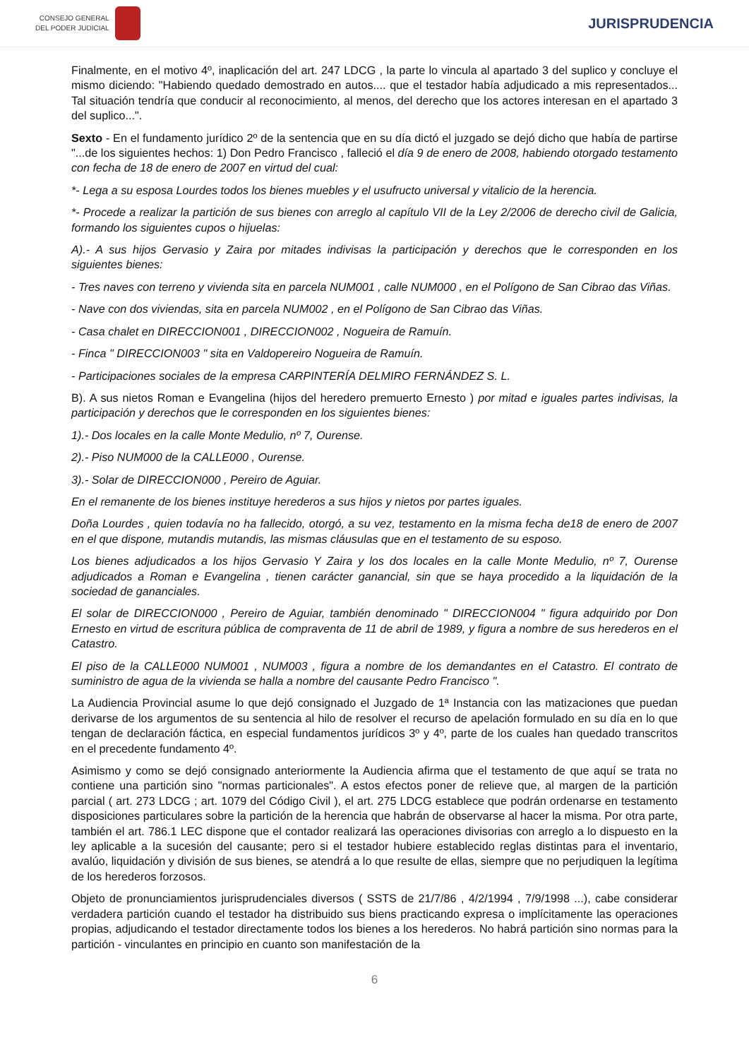CONSEJO GENERAL
DEL PODER JUDICIAL
JURISPRUDENCIA
Finalmente, en el motivo 4º, inaplicación del art. 247 LDCG , la parte lo vincula al apartado 3 del suplico y concluye el mismo diciendo: "Habiendo quedado demostrado en autos.... que el testador había adjudicado a mis representados... Tal situación tendría que conducir al reconocimiento, al menos, del derecho que los actores interesan en el apartado 3 del suplico...".
Sexto - En el fundamento jurídico 2º de la sentencia que en su día dictó el juzgado se dejó dicho que había de partirse "...de los siguientes hechos: 1) Don Pedro Francisco , falleció el día 9 de enero de 2008, habiendo otorgado testamento con fecha de 18 de enero de 2007 en virtud del cual:
*- Lega a su esposa Lourdes todos los bienes muebles y el usufructo universal y vitalicio de la herencia.
*- Procede a realizar la partición de sus bienes con arreglo al capítulo VII de la Ley 2/2006 de derecho civil de Galicia, formando los siguientes cupos o hijuelas:
A).- A sus hijos Gervasio y Zaira por mitades indivisas la participación y derechos que le corresponden en los siguientes bienes:
- Tres naves con terreno y vivienda sita en parcela NUM001 , calle NUM000 , en el Polígono de San Cibrao das Viñas.
- Nave con dos viviendas, sita en parcela NUM002 , en el Polígono de San Cibrao das Viñas.
- Casa chalet en DIRECCION001 , DIRECCION002 , Nogueira de Ramuín.
- Finca " DIRECCION003 " sita en Valdopereiro Nogueira de Ramuín.
- Participaciones sociales de la empresa CARPINTERÍA DELMIRO FERNÁNDEZ S. L.
B). A sus nietos Roman e Evangelina (hijos del heredero premuerto Ernesto ) por mitad e iguales partes indivisas, la participación y derechos que le corresponden en los siguientes bienes:
1).- Dos locales en la calle Monte Medulio, nº 7, Ourense.
2).- Piso NUM000 de la CALLE000 , Ourense.
3).- Solar de DIRECCION000 , Pereiro de Aguiar.
En el remanente de los bienes instituye herederos a sus hijos y nietos por partes iguales.
Doña Lourdes , quien todavía no ha fallecido, otorgó, a su vez, testamento en la misma fecha de18 de enero de 2007 en el que dispone, mutandis mutandis, las mismas cláusulas que en el testamento de su esposo.
Los bienes adjudicados a los hijos Gervasio Y Zaira y los dos locales en la calle Monte Medulio, nº 7, Ourense adjudicados a Roman e Evangelina , tienen carácter ganancial, sin que se haya procedido a la liquidación de la sociedad de gananciales.
El solar de DIRECCION000 , Pereiro de Aguiar, también denominado " DIRECCION004 " figura adquirido por Don Ernesto en virtud de escritura pública de compraventa de 11 de abril de 1989, y figura a nombre de sus herederos en el Catastro.
El piso de la CALLE000 NUM001 , NUM003 , figura a nombre de los demandantes en el Catastro. El contrato de suministro de agua de la vivienda se halla a nombre del causante Pedro Francisco ".
La Audiencia Provincial asume lo que dejó consignado el Juzgado de 1ª Instancia con las matizaciones que puedan derivarse de los argumentos de su sentencia al hilo de resolver el recurso de apelación formulado en su día en lo que tengan de declaración fáctica, en especial fundamentos jurídicos 3º y 4º, parte de los cuales han quedado transcritos en el precedente fundamento 4º.
Asimismo y como se dejó consignado anteriormente la Audiencia afirma que el testamento de que aquí se trata no contiene una partición sino "normas particionales". A estos efectos poner de relieve que, al margen de la partición parcial ( art. 273 LDCG ; art. 1079 del Código Civil ), el art. 275 LDCG establece que podrán ordenarse en testamento disposiciones particulares sobre la partición de la herencia que habrán de observarse al hacer la misma. Por otra parte, también el art. 786.1 LEC dispone que el contador realizará las operaciones divisorias con arreglo a lo dispuesto en la ley aplicable a la sucesión del causante; pero si el testador hubiere establecido reglas distintas para el inventario, avalúo, liquidación y división de sus bienes, se atendrá a lo que resulte de ellas, siempre que no perjudiquen la legítima de los herederos forzosos.
Objeto de pronunciamientos jurisprudenciales diversos ( SSTS de 21/7/86 , 4/2/1994 , 7/9/1998 ...), cabe considerar verdadera partición cuando el testador ha distribuido sus biens practicando expresa o implícitamente las operaciones propias, adjudicando el testador directamente todos los bienes a los herederos. No habrá partición sino normas para la partición - vinculantes en principio en cuanto son manifestación de la
6